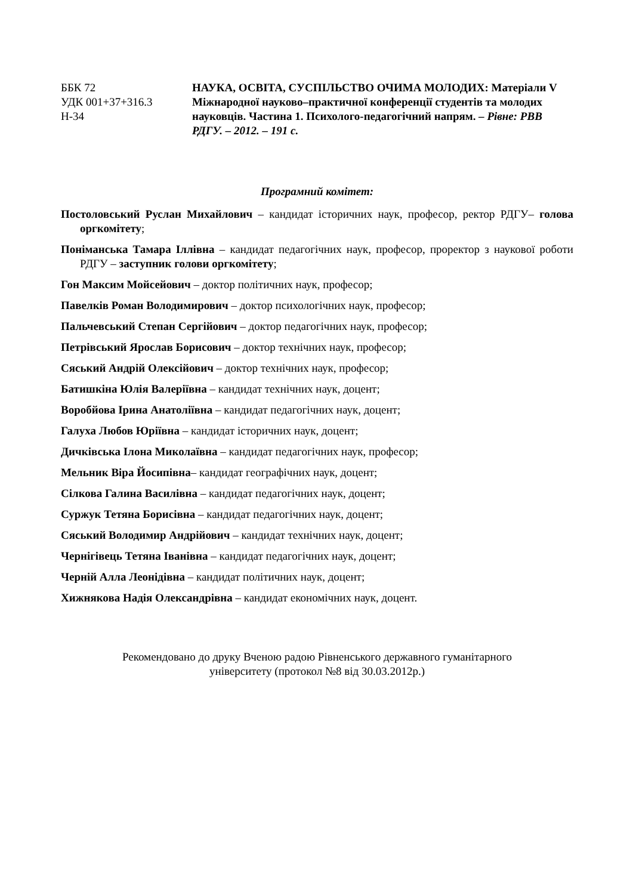ББК 72
УДК 001+37+316.3
Н-34
НАУКА, ОСВІТА, СУСПІЛЬСТВО ОЧИМА МОЛОДИХ: Матеріали V Міжнародної науково–практичної конференції студентів та молодих науковців. Частина 1. Психолого-педагогічний напрям. – Рівне: РВВ РДГУ. – 2012. – 191 с.
Програмний комітет:
Постоловський Руслан Михайлович – кандидат історичних наук, професор, ректор РДГУ– голова оргкомітету;
Поніманська Тамара Іллівна – кандидат педагогічних наук, професор, проректор з наукової роботи РДГУ – заступник голови оргкомітету;
Гон Максим Мойсейович – доктор політичних наук, професор;
Павелків Роман Володимирович – доктор психологічних наук, професор;
Пальчевський Степан Сергійович – доктор педагогічних наук, професор;
Петрівський Ярослав Борисович – доктор технічних наук, професор;
Сяський Андрій Олексійович – доктор технічних наук, професор;
Батишкіна Юлія Валеріївна – кандидат технічних наук, доцент;
Воробйова Ірина Анатоліївна – кандидат педагогічних наук, доцент;
Галуха Любов Юріївна – кандидат історичних наук, доцент;
Дичківська Ілона Миколаївна – кандидат педагогічних наук, професор;
Мельник Віра Йосипівна– кандидат географічних наук, доцент;
Сілкова Галина Василівна – кандидат педагогічних наук, доцент;
Суржук Тетяна Борисівна – кандидат педагогічних наук, доцент;
Сяський Володимир Андрійович – кандидат технічних наук, доцент;
Чернігівець Тетяна Іванівна – кандидат педагогічних наук, доцент;
Черній Алла Леонідівна – кандидат політичних наук, доцент;
Хижнякова Надія Олександрівна – кандидат економічних наук, доцент.
Рекомендовано до друку Вченою радою Рівненського державного гуманітарного
університету (протокол №8 від 30.03.2012р.)